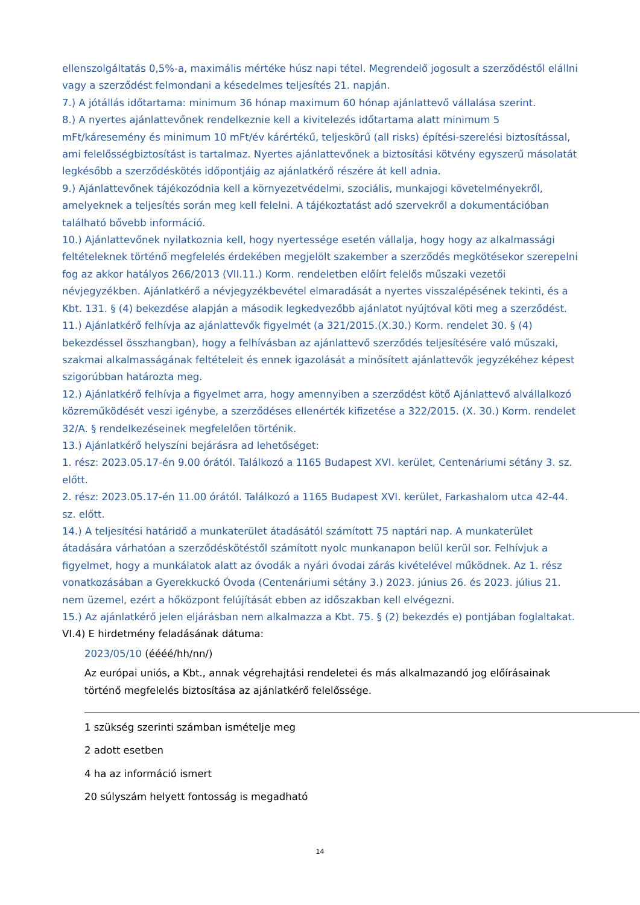ellenszolgáltatás 0,5%-a, maximális mértéke húsz napi tétel. Megrendelő jogosult a szerződéstől elállni vagy a szerződést felmondani a késedelmes teljesítés 21. napján.
7.) A jótállás időtartama: minimum 36 hónap maximum 60 hónap ajánlattevő vállalása szerint.
8.) A nyertes ajánlattevőnek rendelkeznie kell a kivitelezés időtartama alatt minimum 5 mFt/káresemény és minimum 10 mFt/év kárértékű, teljeskörű (all risks) építési-szerelési biztosítással, ami felelősségbiztosítást is tartalmaz. Nyertes ajánlattevőnek a biztosítási kötvény egyszerű másolatát legkésőbb a szerződéskötés időpontjáig az ajánlatkérő részére át kell adnia.
9.) Ajánlattevőnek tájékozódnia kell a környezetvédelmi, szociális, munkajogi követelményekről, amelyeknek a teljesítés során meg kell felelni. A tájékoztatást adó szervekről a dokumentációban található bővebb információ.
10.) Ajánlattevőnek nyilatkoznia kell, hogy nyertessége esetén vállalja, hogy hogy az alkalmassági feltételeknek történő megfelelés érdekében megjelölt szakember a szerződés megkötésekor szerepelni fog az akkor hatályos 266/2013 (VII.11.) Korm. rendeletben előírt felelős műszaki vezetői névjegyzékben. Ajánlatkérő a névjegyzékbevétel elmaradását a nyertes visszalépésének tekinti, és a Kbt. 131. § (4) bekezdése alapján a második legkedvezőbb ajánlatot nyújtóval köti meg a szerződést.
11.) Ajánlatkérő felhívja az ajánlattevők figyelmét (a 321/2015.(X.30.) Korm. rendelet 30. § (4) bekezdéssel összhangban), hogy a felhívásban az ajánlattevő szerződés teljesítésére való műszaki, szakmai alkalmasságának feltételeit és ennek igazolását a minősített ajánlattevők jegyzékéhez képest szigorúbban határozta meg.
12.) Ajánlatkérő felhívja a figyelmet arra, hogy amennyiben a szerződést kötő Ajánlattevő alvállalkozó közreműködését veszi igénybe, a szerződéses ellenérték kifizetése a 322/2015. (X. 30.) Korm. rendelet 32/A. § rendelkezéseinek megfelelően történik.
13.) Ajánlatkérő helyszíni bejárásra ad lehetőséget:
1. rész: 2023.05.17-én 9.00 órától. Találkozó a 1165 Budapest XVI. kerület, Centenáriumi sétány 3. sz. előtt.
2. rész: 2023.05.17-én 11.00 órától. Találkozó a 1165 Budapest XVI. kerület, Farkashalom utca 42-44. sz. előtt.
14.) A teljesítési határidő a munkaterület átadásától számított 75 naptári nap. A munkaterület átadására várhatóan a szerződéskötéstől számított nyolc munkanapon belül kerül sor. Felhívjuk a figyelmet, hogy a munkálatok alatt az óvodák a nyári óvodai zárás kivételével működnek. Az 1. rész vonatkozásában a Gyerekkuckó Óvoda (Centenáriumi sétány 3.) 2023. június 26. és 2023. július 21. nem üzemel, ezért a hőközpont felújítását ebben az időszakban kell elvégezni.
15.) Az ajánlatkérő jelen eljárásban nem alkalmazza a Kbt. 75. § (2) bekezdés e) pontjában foglaltakat.
VI.4) E hirdetmény feladásának dátuma:
2023/05/10 (éééé/hh/nn/)
Az európai uniós, a Kbt., annak végrehajtási rendeletei és más alkalmazandó jog előírásainak történő megfelelés biztosítása az ajánlatkérő felelőssége.
1 szükség szerinti számban ismételje meg
2 adott esetben
4 ha az információ ismert
20 súlyszám helyett fontosság is megadható
14